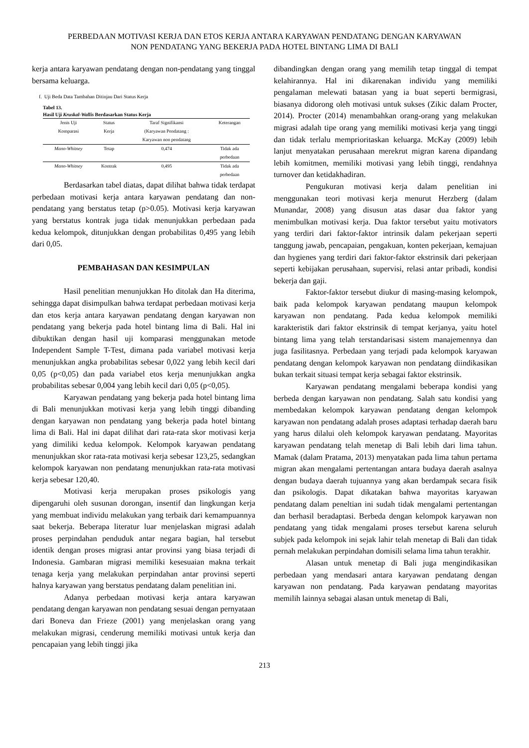PERBEDAAN MOTIVASI KERJA DAN ETOS KERJA ANTARA KARYAWAN PENDATANG DENGAN KARYAWAN
NON PENDATANG YANG BEKERJA PADA HOTEL BINTANG LIMA DI BALI
kerja antara karyawan pendatang dengan non-pendatang yang tinggal bersama keluarga.
f. Uji Beda Data Tambahan Ditinjau Dari Status Kerja
Tabel 13.
Hasil Uji Kruskal-Wallis Berdasarkan Status Kerja
| Jenis Uji Komparasi | Status Kerja | Taraf Signifikansi (Karyawan Pendatang : Karyawan non pendatang | Keterangan |
| Mann-Whitney | Tetap | 0,474 | Tidak ada perbedaan |
| Mann-Whitney | Kontrak | 0,495 | Tidak ada perbedaan |
Berdasarkan tabel diatas, dapat dilihat bahwa tidak terdapat perbedaan motivasi kerja antara karyawan pendatang dan non-pendatang yang berstatus tetap (p>0.05). Motivasi kerja karyawan yang berstatus kontrak juga tidak menunjukkan perbedaan pada kedua kelompok, ditunjukkan dengan probabilitas 0,495 yang lebih dari 0,05.
PEMBAHASAN DAN KESIMPULAN
Hasil penelitian menunjukkan Ho ditolak dan Ha diterima, sehingga dapat disimpulkan bahwa terdapat perbedaan motivasi kerja dan etos kerja antara karyawan pendatang dengan karyawan non pendatang yang bekerja pada hotel bintang lima di Bali. Hal ini dibuktikan dengan hasil uji komparasi menggunakan metode Independent Sample T-Test, dimana pada variabel motivasi kerja menunjukkan angka probabilitas sebesar 0,022 yang lebih kecil dari 0,05 (p<0,05) dan pada variabel etos kerja menunjukkan angka probabilitas sebesar 0,004 yang lebih kecil dari 0,05 (p<0,05).
Karyawan pendatang yang bekerja pada hotel bintang lima di Bali menunjukkan motivasi kerja yang lebih tinggi dibanding dengan karyawan non pendatang yang bekerja pada hotel bintang lima di Bali. Hal ini dapat dilihat dari rata-rata skor motivasi kerja yang dimiliki kedua kelompok. Kelompok karyawan pendatang menunjukkan skor rata-rata motivasi kerja sebesar 123,25, sedangkan kelompok karyawan non pendatang menunjukkan rata-rata motivasi kerja sebesar 120,40.
Motivasi kerja merupakan proses psikologis yang dipengaruhi oleh susunan dorongan, insentif dan lingkungan kerja yang membuat individu melakukan yang terbaik dari kemampuannya saat bekerja. Beberapa literatur luar menjelaskan migrasi adalah proses perpindahan penduduk antar negara bagian, hal tersebut identik dengan proses migrasi antar provinsi yang biasa terjadi di Indonesia. Gambaran migrasi memiliki kesesuaian makna terkait tenaga kerja yang melakukan perpindahan antar provinsi seperti halnya karyawan yang berstatus pendatang dalam penelitian ini.
Adanya perbedaan motivasi kerja antara karyawan pendatang dengan karyawan non pendatang sesuai dengan pernyataan dari Boneva dan Frieze (2001) yang menjelaskan orang yang melakukan migrasi, cenderung memiliki motivasi untuk kerja dan pencapaian yang lebih tinggi jika
dibandingkan dengan orang yang memilih tetap tinggal di tempat kelahirannya. Hal ini dikarenakan individu yang memiliki pengalaman melewati batasan yang ia buat seperti bermigrasi, biasanya didorong oleh motivasi untuk sukses (Zikic dalam Procter, 2014). Procter (2014) menambahkan orang-orang yang melakukan migrasi adalah tipe orang yang memiliki motivasi kerja yang tinggi dan tidak terlalu memprioritaskan keluarga. McKay (2009) lebih lanjut menyatakan perusahaan merekrut migran karena dipandang lebih komitmen, memiliki motivasi yang lebih tinggi, rendahnya turnover dan ketidakhadiran.
Pengukuran motivasi kerja dalam penelitian ini menggunakan teori motivasi kerja menurut Herzberg (dalam Munandar, 2008) yang disusun atas dasar dua faktor yang menimbulkan motivasi kerja. Dua faktor tersebut yaitu motivators yang terdiri dari faktor-faktor intrinsik dalam pekerjaan seperti tanggung jawab, pencapaian, pengakuan, konten pekerjaan, kemajuan dan hygienes yang terdiri dari faktor-faktor ekstrinsik dari pekerjaan seperti kebijakan perusahaan, supervisi, relasi antar pribadi, kondisi bekerja dan gaji.
Faktor-faktor tersebut diukur di masing-masing kelompok, baik pada kelompok karyawan pendatang maupun kelompok karyawan non pendatang. Pada kedua kelompok memiliki karakteristik dari faktor ekstrinsik di tempat kerjanya, yaitu hotel bintang lima yang telah terstandarisasi sistem manajemennya dan juga fasilitasnya. Perbedaan yang terjadi pada kelompok karyawan pendatang dengan kelompok karyawan non pendatang diindikasikan bukan terkait situasi tempat kerja sebagai faktor ekstrinsik.
Karyawan pendatang mengalami beberapa kondisi yang berbeda dengan karyawan non pendatang. Salah satu kondisi yang membedakan kelompok karyawan pendatang dengan kelompok karyawan non pendatang adalah proses adaptasi terhadap daerah baru yang harus dilalui oleh kelompok karyawan pendatang. Mayoritas karyawan pendatang telah menetap di Bali lebih dari lima tahun. Mamak (dalam Pratama, 2013) menyatakan pada lima tahun pertama migran akan mengalami pertentangan antara budaya daerah asalnya dengan budaya daerah tujuannya yang akan berdampak secara fisik dan psikologis. Dapat dikatakan bahwa mayoritas karyawan pendatang dalam peneltian ini sudah tidak mengalami pertentangan dan berhasil beradaptasi. Berbeda dengan kelompok karyawan non pendatang yang tidak mengalami proses tersebut karena seluruh subjek pada kelompok ini sejak lahir telah menetap di Bali dan tidak pernah melakukan perpindahan domisili selama lima tahun terakhir.
Alasan untuk menetap di Bali juga mengindikasikan perbedaan yang mendasari antara karyawan pendatang dengan karyawan non pendatang. Pada karyawan pendatang mayoritas memilih lainnya sebagai alasan untuk menetap di Bali,
213